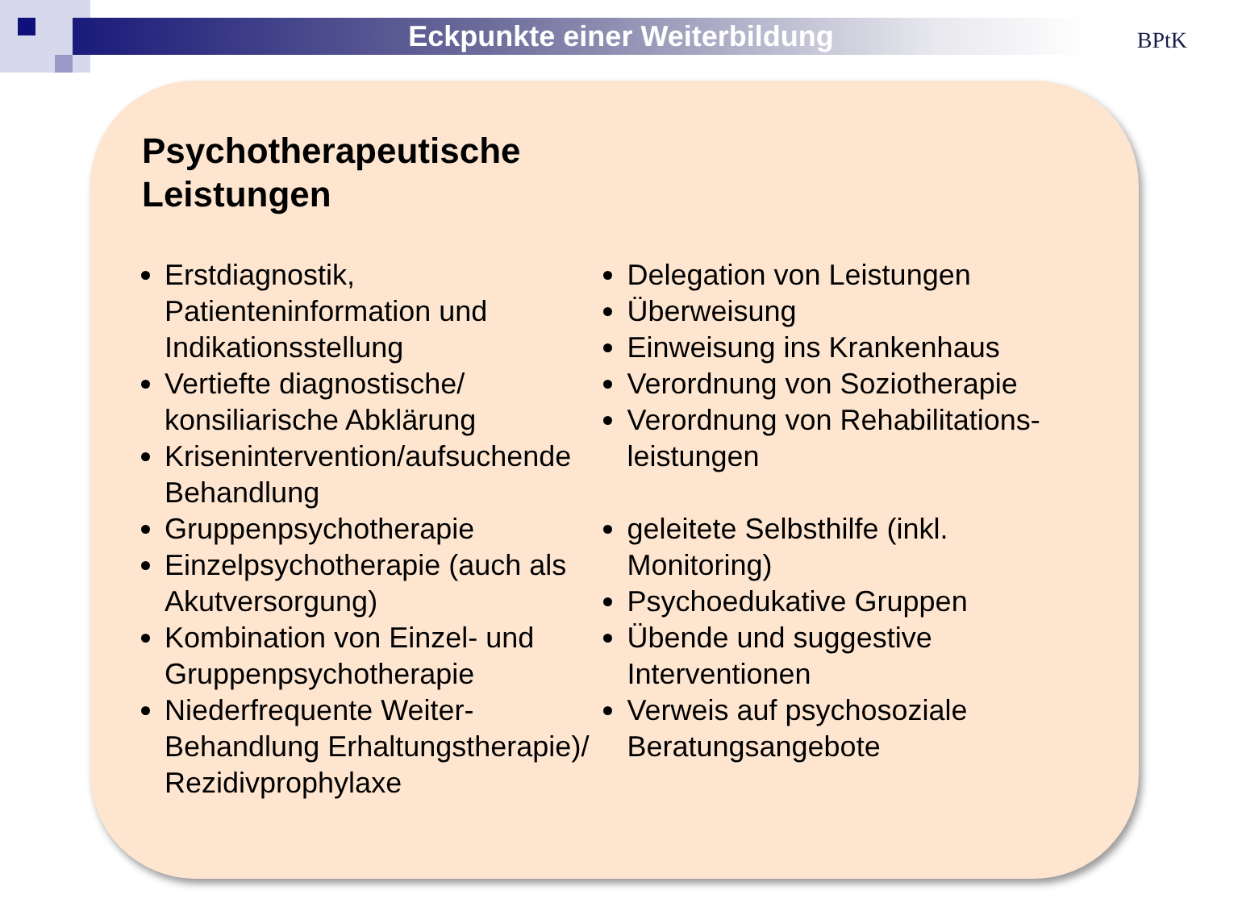Eckpunkte einer Weiterbildung
BPtK
Psychotherapeutische
Leistungen
Erstdiagnostik, Patienteninformation und Indikationsstellung
Vertiefte diagnostische/ konsiliarische Abklärung
Krisenintervention/aufsuchende Behandlung
Gruppenpsychotherapie
Einzelpsychotherapie (auch als Akutversorgung)
Kombination von Einzel- und Gruppenpsychotherapie
Niederfrequente Weiter-Behandlung Erhaltungstherapie)/ Rezidivprophylaxe
Delegation von Leistungen
Überweisung
Einweisung ins Krankenhaus
Verordnung von Soziotherapie
Verordnung von Rehabilitations-leistungen
geleitete Selbsthilfe (inkl. Monitoring)
Psychoedukative Gruppen
Übende und suggestive Interventionen
Verweis auf psychosoziale Beratungsangebote